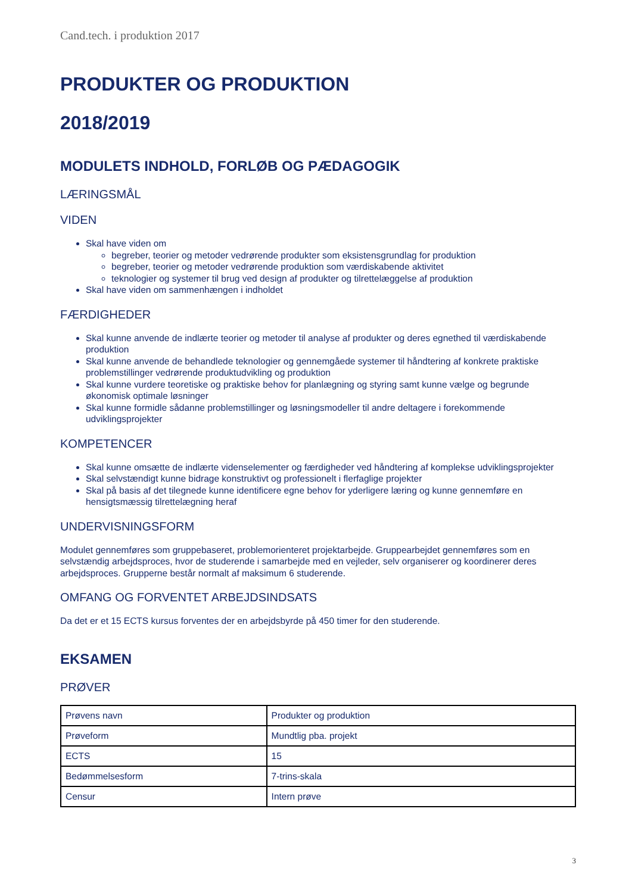Cand.tech. i produktion 2017
PRODUKTER OG PRODUKTION
2018/2019
MODULETS INDHOLD, FORLØB OG PÆDAGOGIK
LÆRINGSMÅL
VIDEN
Skal have viden om
begreber, teorier og metoder vedrørende produkter som eksistensgrundlag for produktion
begreber, teorier og metoder vedrørende produktion som værdiskabende aktivitet
teknologier og systemer til brug ved design af produkter og tilrettelæggelse af produktion
Skal have viden om sammenhængen i indholdet
FÆRDIGHEDER
Skal kunne anvende de indlærte teorier og metoder til analyse af produkter og deres egnethed til værdiskabende produktion
Skal kunne anvende de behandlede teknologier og gennemgåede systemer til håndtering af konkrete praktiske problemstillinger vedrørende produktudvikling og produktion
Skal kunne vurdere teoretiske og praktiske behov for planlægning og styring samt kunne vælge og begrunde økonomisk optimale løsninger
Skal kunne formidle sådanne problemstillinger og løsningsmodeller til andre deltagere i forekommende udviklingsprojekter
KOMPETENCER
Skal kunne omsætte de indlærte videnselementer og færdigheder ved håndtering af komplekse udviklingsprojekter
Skal selvstændigt kunne bidrage konstruktivt og professionelt i flerfaglige projekter
Skal på basis af det tilegnede kunne identificere egne behov for yderligere læring og kunne gennemføre en hensigtsmæssig tilrettelægning heraf
UNDERVISNINGSFORM
Modulet gennemføres som gruppebaseret, problemorienteret projektarbejde. Gruppearbejdet gennemføres som en selvstændig arbejdsproces, hvor de studerende i samarbejde med en vejleder, selv organiserer og koordinerer deres arbejdsproces. Grupperne består normalt af maksimum 6 studerende.
OMFANG OG FORVENTET ARBEJDSINDSATS
Da det er et 15 ECTS kursus forventes der en arbejdsbyrde på 450 timer for den studerende.
EKSAMEN
PRØVER
| Prøvens navn | Produkter og produktion |
| Prøveform | Mundtlig pba. projekt |
| ECTS | 15 |
| Bedømmelsesform | 7-trins-skala |
| Censur | Intern prøve |
3